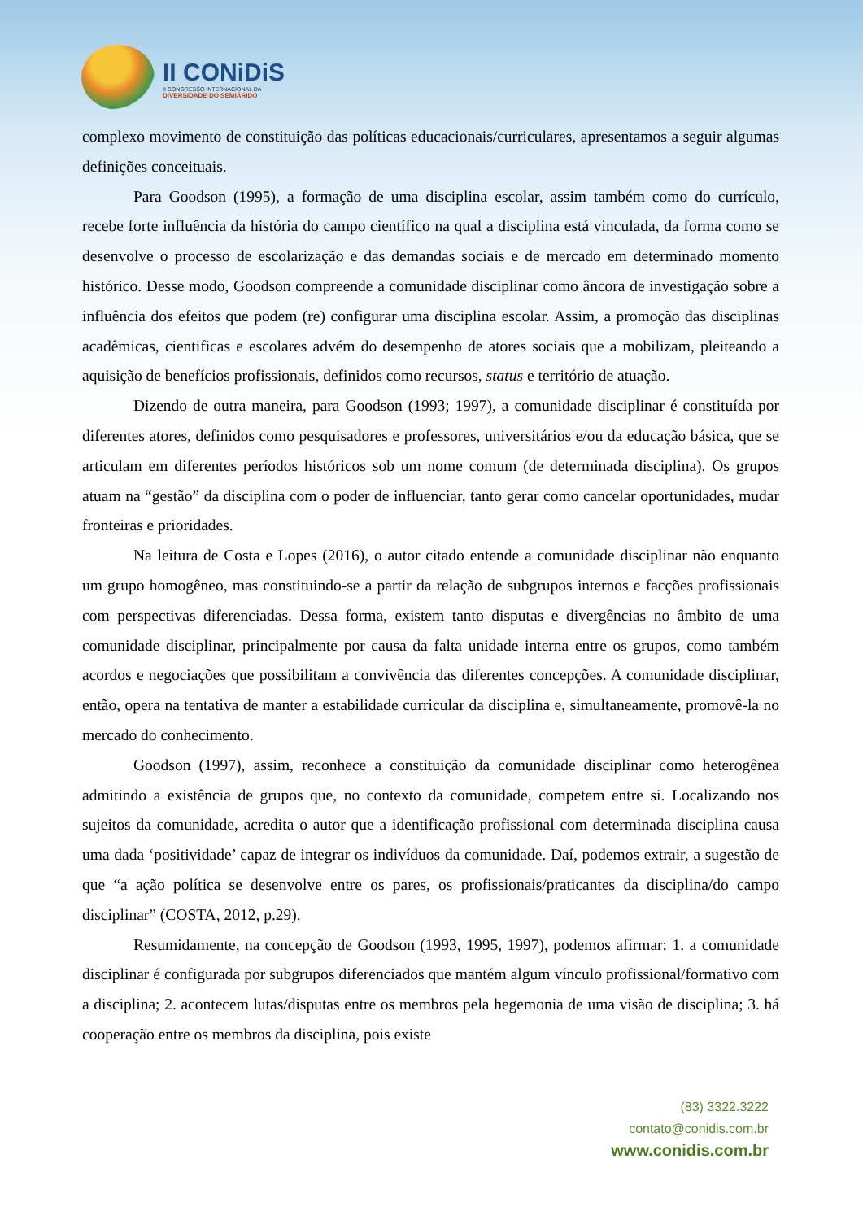II CONiDiS
II CONGRESSO INTERNACIONAL DA
DIVERSIDADE DO SEMIÁRIDO
complexo movimento de constituição das políticas educacionais/curriculares, apresentamos a seguir algumas definições conceituais.
Para Goodson (1995), a formação de uma disciplina escolar, assim também como do currículo, recebe forte influência da história do campo científico na qual a disciplina está vinculada, da forma como se desenvolve o processo de escolarização e das demandas sociais e de mercado em determinado momento histórico. Desse modo, Goodson compreende a comunidade disciplinar como âncora de investigação sobre a influência dos efeitos que podem (re) configurar uma disciplina escolar. Assim, a promoção das disciplinas acadêmicas, cientificas e escolares advém do desempenho de atores sociais que a mobilizam, pleiteando a aquisição de benefícios profissionais, definidos como recursos, status e território de atuação.
Dizendo de outra maneira, para Goodson (1993; 1997), a comunidade disciplinar é constituída por diferentes atores, definidos como pesquisadores e professores, universitários e/ou da educação básica, que se articulam em diferentes períodos históricos sob um nome comum (de determinada disciplina). Os grupos atuam na “gestão” da disciplina com o poder de influenciar, tanto gerar como cancelar oportunidades, mudar fronteiras e prioridades.
Na leitura de Costa e Lopes (2016), o autor citado entende a comunidade disciplinar não enquanto um grupo homogêneo, mas constituindo-se a partir da relação de subgrupos internos e facções profissionais com perspectivas diferenciadas. Dessa forma, existem tanto disputas e divergências no âmbito de uma comunidade disciplinar, principalmente por causa da falta unidade interna entre os grupos, como também acordos e negociações que possibilitam a convivência das diferentes concepções. A comunidade disciplinar, então, opera na tentativa de manter a estabilidade curricular da disciplina e, simultaneamente, promovê-la no mercado do conhecimento.
Goodson (1997), assim, reconhece a constituição da comunidade disciplinar como heterogênea admitindo a existência de grupos que, no contexto da comunidade, competem entre si. Localizando nos sujeitos da comunidade, acredita o autor que a identificação profissional com determinada disciplina causa uma dada ‘positividade’ capaz de integrar os indivíduos da comunidade. Daí, podemos extrair, a sugestão de que “a ação política se desenvolve entre os pares, os profissionais/praticantes da disciplina/do campo disciplinar” (COSTA, 2012, p.29).
Resumidamente, na concepção de Goodson (1993, 1995, 1997), podemos afirmar: 1. a comunidade disciplinar é configurada por subgrupos diferenciados que mantém algum vínculo profissional/formativo com a disciplina; 2. acontecem lutas/disputas entre os membros pela hegemonia de uma visão de disciplina; 3. há cooperação entre os membros da disciplina, pois existe
(83) 3322.3222
contato@conidis.com.br
www.conidis.com.br